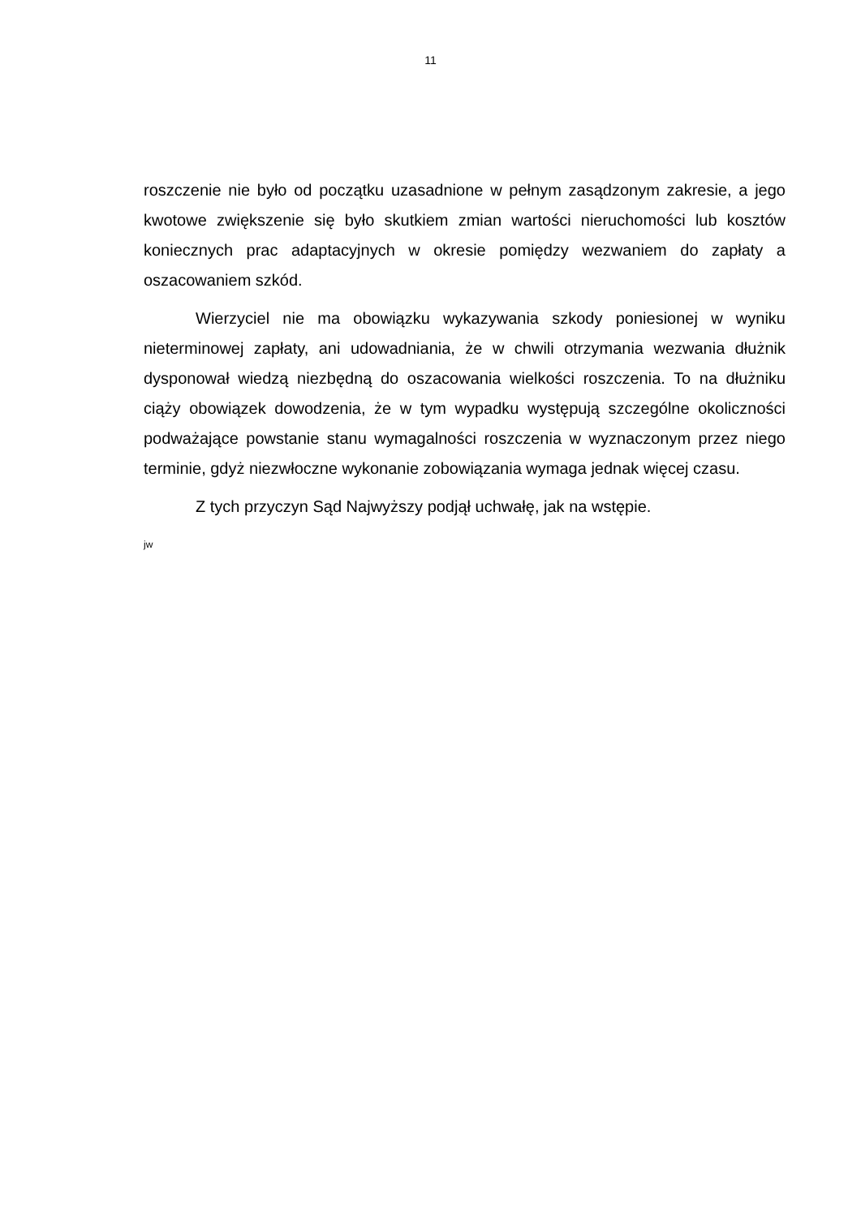11
roszczenie nie było od początku uzasadnione w pełnym zasądzonym zakresie, a jego kwotowe zwiększenie się było skutkiem zmian wartości nieruchomości lub kosztów koniecznych prac adaptacyjnych w okresie pomiędzy wezwaniem do zapłaty a oszacowaniem szkód.
Wierzyciel nie ma obowiązku wykazywania szkody poniesionej w wyniku nieterminowej zapłaty, ani udowadniania, że w chwili otrzymania wezwania dłużnik dysponował wiedzą niezbędną do oszacowania wielkości roszczenia. To na dłużniku ciąży obowiązek dowodzenia, że w tym wypadku występują szczególne okoliczności podważające powstanie stanu wymagalności roszczenia w wyznaczonym przez niego terminie, gdyż niezwłoczne wykonanie zobowiązania wymaga jednak więcej czasu.
Z tych przyczyn Sąd Najwyższy podjął uchwałę, jak na wstępie.
jw